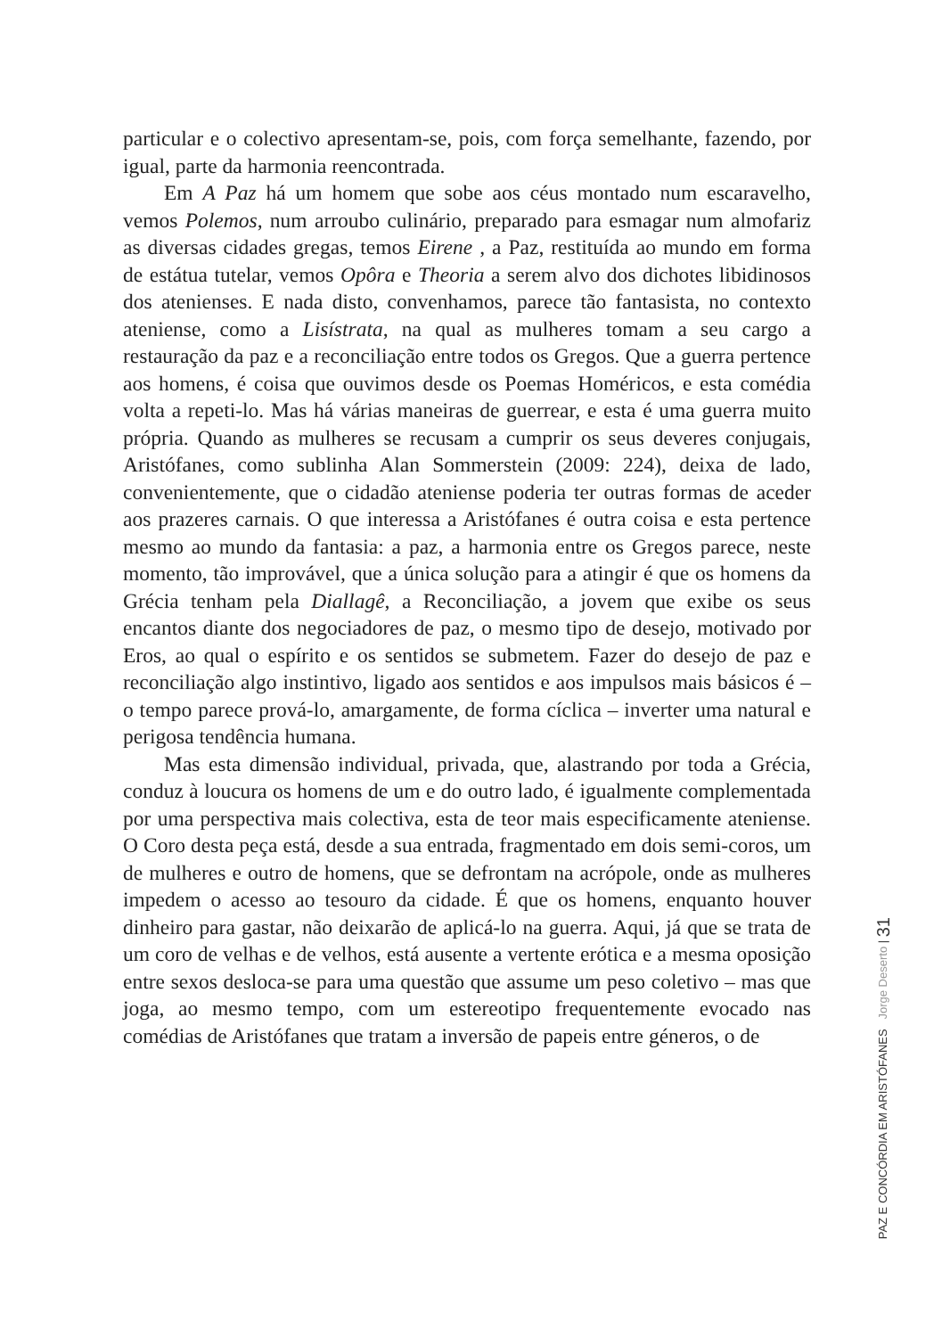particular e o colectivo apresentam-se, pois, com força semelhante, fazendo, por igual, parte da harmonia reencontrada.
Em A Paz há um homem que sobe aos céus montado num escaravelho, vemos Polemos, num arroubo culinário, preparado para esmagar num almofariz as diversas cidades gregas, temos Eirene , a Paz, restituída ao mundo em forma de estátua tutelar, vemos Opôra e Theoria a serem alvo dos dichotes libidinosos dos atenienses. E nada disto, convenhamos, parece tão fantasista, no contexto ateniense, como a Lisístrata, na qual as mulheres tomam a seu cargo a restauração da paz e a reconciliação entre todos os Gregos. Que a guerra pertence aos homens, é coisa que ouvimos desde os Poemas Homéricos, e esta comédia volta a repeti-lo. Mas há várias maneiras de guerrear, e esta é uma guerra muito própria. Quando as mulheres se recusam a cumprir os seus deveres conjugais, Aristófanes, como sublinha Alan Sommerstein (2009: 224), deixa de lado, convenientemente, que o cidadão ateniense poderia ter outras formas de aceder aos prazeres carnais. O que interessa a Aristófanes é outra coisa e esta pertence mesmo ao mundo da fantasia: a paz, a harmonia entre os Gregos parece, neste momento, tão improvável, que a única solução para a atingir é que os homens da Grécia tenham pela Diallagê, a Reconciliação, a jovem que exibe os seus encantos diante dos negociadores de paz, o mesmo tipo de desejo, motivado por Eros, ao qual o espírito e os sentidos se submetem. Fazer do desejo de paz e reconciliação algo instintivo, ligado aos sentidos e aos impulsos mais básicos é – o tempo parece prová-lo, amargamente, de forma cíclica – inverter uma natural e perigosa tendência humana.
Mas esta dimensão individual, privada, que, alastrando por toda a Grécia, conduz à loucura os homens de um e do outro lado, é igualmente complementada por uma perspectiva mais colectiva, esta de teor mais especificamente ateniense. O Coro desta peça está, desde a sua entrada, fragmentado em dois semi-coros, um de mulheres e outro de homens, que se defrontam na acrópole, onde as mulheres impedem o acesso ao tesouro da cidade. É que os homens, enquanto houver dinheiro para gastar, não deixarão de aplicá-lo na guerra. Aqui, já que se trata de um coro de velhas e de velhos, está ausente a vertente erótica e a mesma oposição entre sexos desloca-se para uma questão que assume um peso coletivo – mas que joga, ao mesmo tempo, com um estereotipo frequentemente evocado nas comédias de Aristófanes que tratam a inversão de papeis entre géneros, o de
PAZ E CONCÓRDIA EM ARISTÓFANES Jorge Deserto | 31